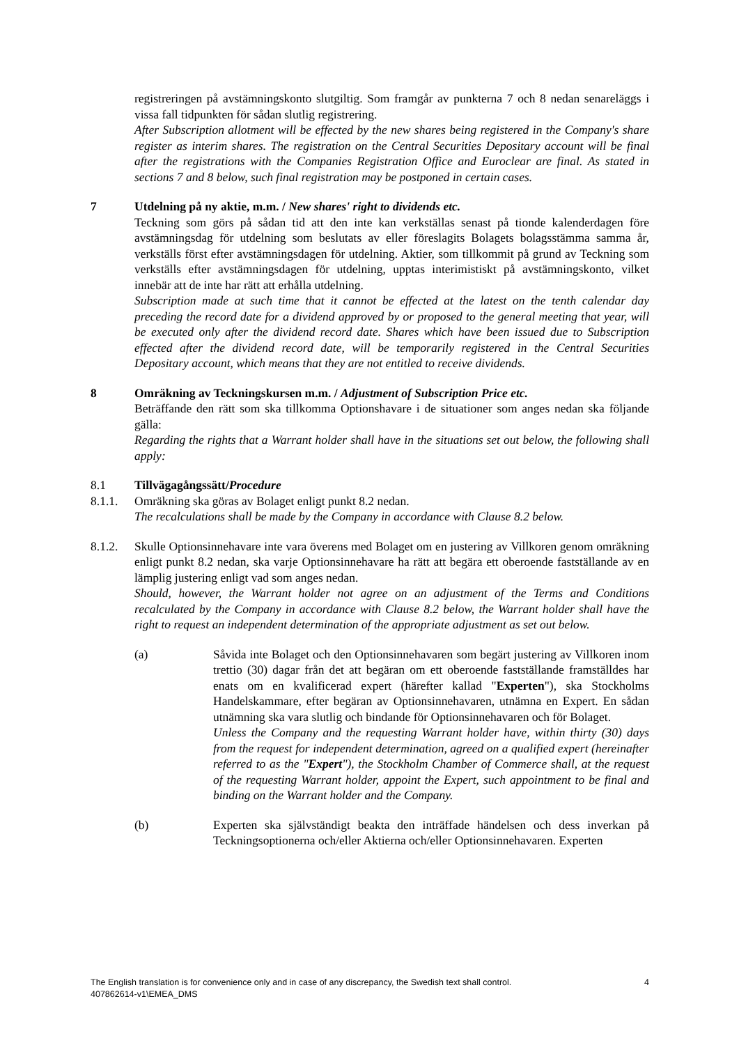registreringen på avstämningskonto slutgiltig. Som framgår av punkterna 7 och 8 nedan senareläggs i vissa fall tidpunkten för sådan slutlig registrering.
After Subscription allotment will be effected by the new shares being registered in the Company's share register as interim shares. The registration on the Central Securities Depositary account will be final after the registrations with the Companies Registration Office and Euroclear are final. As stated in sections 7 and 8 below, such final registration may be postponed in certain cases.
7 Utdelning på ny aktie, m.m. / New shares' right to dividends etc.
Teckning som görs på sådan tid att den inte kan verkställas senast på tionde kalenderdagen före avstämningsdag för utdelning som beslutats av eller föreslagits Bolagets bolagsstämma samma år, verkställs först efter avstämningsdagen för utdelning. Aktier, som tillkommit på grund av Teckning som verkställs efter avstämningsdagen för utdelning, upptas interimistiskt på avstämningskonto, vilket innebär att de inte har rätt att erhålla utdelning.
Subscription made at such time that it cannot be effected at the latest on the tenth calendar day preceding the record date for a dividend approved by or proposed to the general meeting that year, will be executed only after the dividend record date. Shares which have been issued due to Subscription effected after the dividend record date, will be temporarily registered in the Central Securities Depositary account, which means that they are not entitled to receive dividends.
8 Omräkning av Teckningskursen m.m. / Adjustment of Subscription Price etc.
Beträffande den rätt som ska tillkomma Optionshavare i de situationer som anges nedan ska följande gälla:
Regarding the rights that a Warrant holder shall have in the situations set out below, the following shall apply:
8.1 Tillvägagångssätt/Procedure
8.1.1. Omräkning ska göras av Bolaget enligt punkt 8.2 nedan.
The recalculations shall be made by the Company in accordance with Clause 8.2 below.
8.1.2. Skulle Optionsinnehavare inte vara överens med Bolaget om en justering av Villkoren genom omräkning enligt punkt 8.2 nedan, ska varje Optionsinnehavare ha rätt att begära ett oberoende fastställande av en lämplig justering enligt vad som anges nedan.
Should, however, the Warrant holder not agree on an adjustment of the Terms and Conditions recalculated by the Company in accordance with Clause 8.2 below, the Warrant holder shall have the right to request an independent determination of the appropriate adjustment as set out below.
(a) Såvida inte Bolaget och den Optionsinnehavaren som begärt justering av Villkoren inom trettio (30) dagar från det att begäran om ett oberoende fastställande framställdes har enats om en kvalificerad expert (härefter kallad "Experten"), ska Stockholms Handelskammare, efter begäran av Optionsinnehavaren, utnämna en Expert. En sådan utnämning ska vara slutlig och bindande för Optionsinnehavaren och för Bolaget.
Unless the Company and the requesting Warrant holder have, within thirty (30) days from the request for independent determination, agreed on a qualified expert (hereinafter referred to as the "Expert"), the Stockholm Chamber of Commerce shall, at the request of the requesting Warrant holder, appoint the Expert, such appointment to be final and binding on the Warrant holder and the Company.
(b) Experten ska självständigt beakta den inträffade händelsen och dess inverkan på Teckningsoptionerna och/eller Aktierna och/eller Optionsinnehavaren. Experten
4 The English translation is for convenience only and in case of any discrepancy, the Swedish text shall control.
407862614-v1\EMEA_DMS